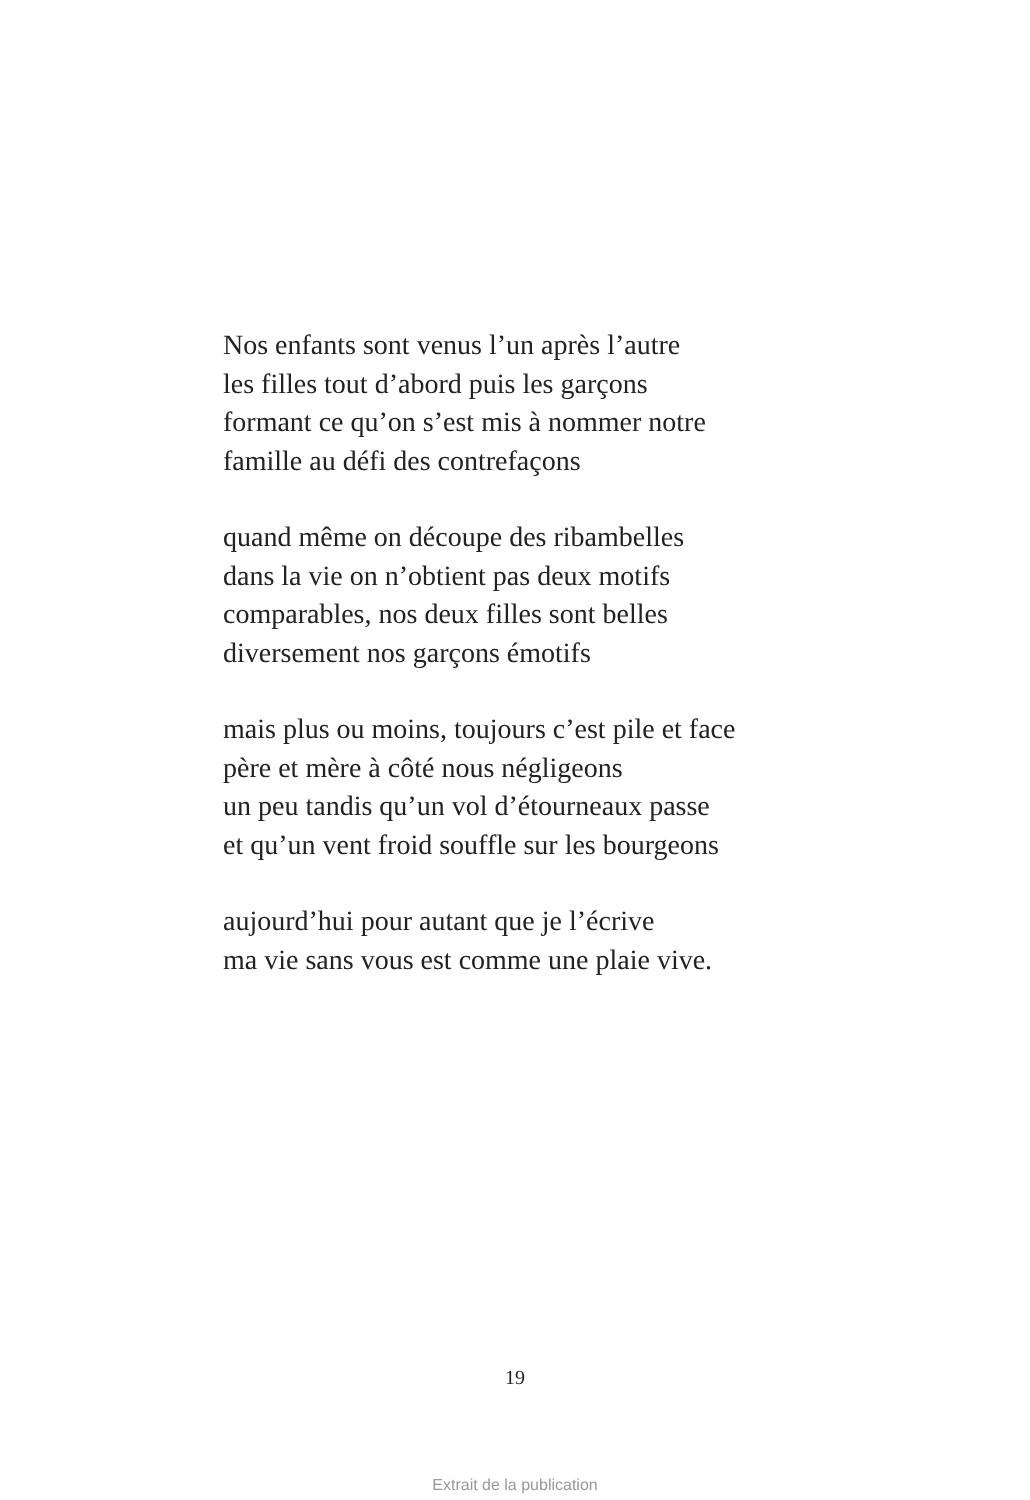Nos enfants sont venus l’un après l’autre
les filles tout d’abord puis les garçons
formant ce qu’on s’est mis à nommer notre
famille au défi des contrefaçons
quand même on découpe des ribambelles
dans la vie on n’obtient pas deux motifs
comparables, nos deux filles sont belles
diversement nos garçons émotifs
mais plus ou moins, toujours c’est pile et face
père et mère à côté nous négligeons
un peu tandis qu’un vol d’étourneaux passe
et qu’un vent froid souffle sur les bourgeons
aujourd’hui pour autant que je l’écrive
ma vie sans vous est comme une plaie vive.
19
Extrait de la publication